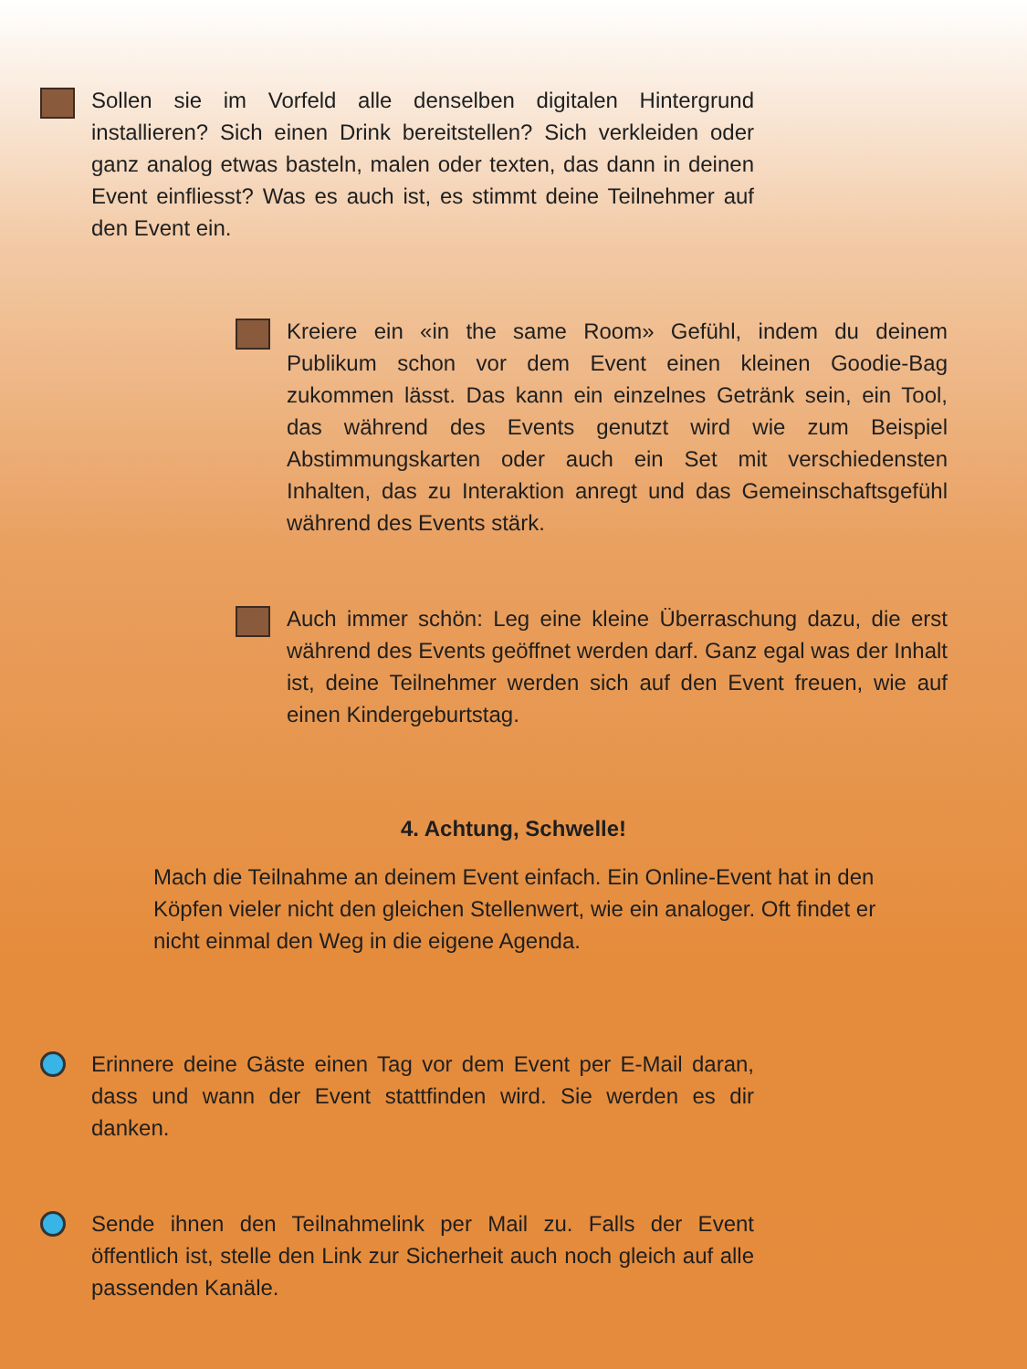Sollen sie im Vorfeld alle denselben digitalen Hintergrund installieren? Sich einen Drink bereitstellen? Sich verkleiden oder ganz analog etwas basteln, malen oder texten, das dann in deinen Event einfliesst? Was es auch ist, es stimmt deine Teilnehmer auf den Event ein.
Kreiere ein «in the same Room» Gefühl, indem du deinem Publikum schon vor dem Event einen kleinen Goodie-Bag zukommen lässt. Das kann ein einzelnes Getränk sein, ein Tool, das während des Events genutzt wird wie zum Beispiel Abstimmungskarten oder auch ein Set mit verschiedensten Inhalten, das zu Interaktion anregt und das Gemeinschaftsgefühl während des Events stärk.
Auch immer schön: Leg eine kleine Überraschung dazu, die erst während des Events geöffnet werden darf. Ganz egal was der Inhalt ist, deine Teilnehmer werden sich auf den Event freuen, wie auf einen Kindergeburtstag.
4. Achtung, Schwelle!
Mach die Teilnahme an deinem Event einfach. Ein Online-Event hat in den Köpfen vieler nicht den gleichen Stellenwert, wie ein analoger. Oft findet er nicht einmal den Weg in die eigene Agenda.
Erinnere deine Gäste einen Tag vor dem Event per E-Mail daran, dass und wann der Event stattfinden wird. Sie werden es dir danken.
Sende ihnen den Teilnahmelink per Mail zu. Falls der Event öffentlich ist, stelle den Link zur Sicherheit auch noch gleich auf alle passenden Kanäle.